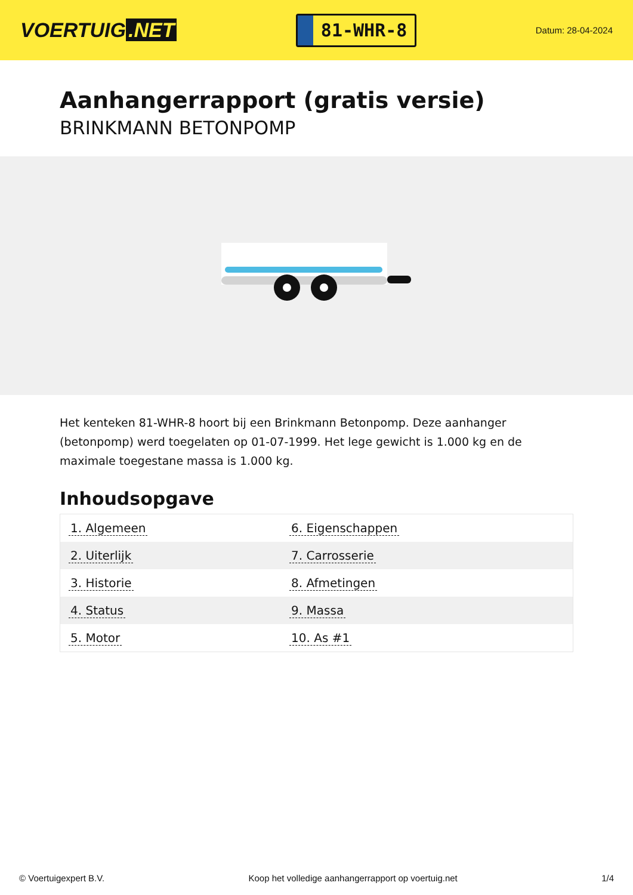VOERTUIG.NET
81-WHR-8
Datum: 28-04-2024
Aanhangerrapport (gratis versie)
BRINKMANN BETONPOMP
Het kenteken 81-WHR-8 hoort bij een Brinkmann Betonpomp. Deze aanhanger (betonpomp) werd toegelaten op 01-07-1999. Het lege gewicht is 1.000 kg en de maximale toegestane massa is 1.000 kg.
Inhoudsopgave
| 1. Algemeen | 6. Eigenschappen |
| 2. Uiterlijk | 7. Carrosserie |
| 3. Historie | 8. Afmetingen |
| 4. Status | 9. Massa |
| 5. Motor | 10. As #1 |
© Voertuigexpert B.V. Koop het volledige aanhangerrapport op voertuig.net 1/4